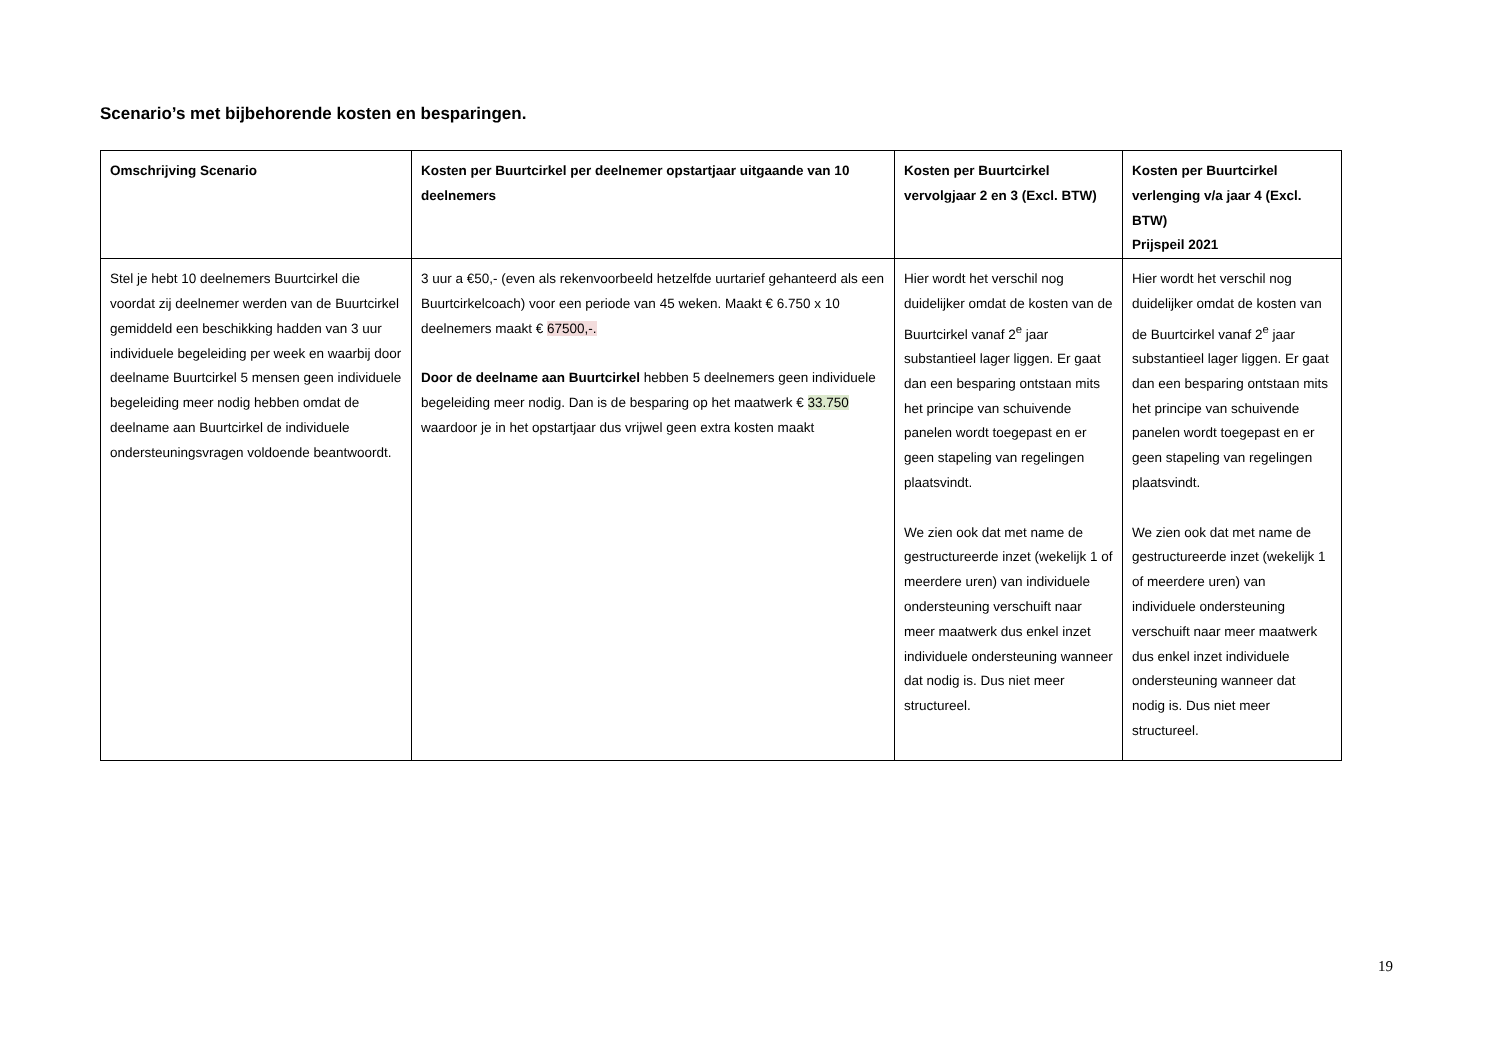Scenario’s met bijbehorende kosten en besparingen.
| Omschrijving Scenario | Kosten per Buurtcirkel per deelnemer opstartjaar uitgaande van 10 deelnemers | Kosten per Buurtcirkel vervolgjaar 2 en 3 (Excl. BTW) | Kosten per Buurtcirkel verlenging v/a jaar 4 (Excl. BTW) Prijspeil 2021 |
| --- | --- | --- | --- |
| Stel je hebt 10 deelnemers Buurtcirkel die voordat zij deelnemer werden van de Buurtcirkel gemiddeld een beschikking hadden van 3 uur individuele begeleiding per week en waarbij door deelname Buurtcirkel 5 mensen geen individuele begeleiding meer nodig hebben omdat de deelname aan Buurtcirkel de individuele ondersteuningsvragen voldoende beantwoordt. | 3 uur a €50,- (even als rekenvoorbeeld hetzelfde uurtarief gehanteerd als een Buurtcirkelcoach) voor een periode van 45 weken. Maakt € 6.750 x 10 deelnemers maakt € 67500,-. Door de deelname aan Buurtcirkel hebben 5 deelnemers geen individuele begeleiding meer nodig. Dan is de besparing op het maatwerk € 33.750 waardoor je in het opstartjaar dus vrijwel geen extra kosten maakt | Hier wordt het verschil nog duidelijker omdat de kosten van de Buurtcirkel vanaf 2<sup>e</sup> jaar substantieel lager liggen. Er gaat dan een besparing ontstaan mits het principe van schuivende panelen wordt toegepast en er geen stapeling van regelingen plaatsvindt. We zien ook dat met name de gestructureerde inzet (wekelijk 1 of meerdere uren) van individuele ondersteuning verschuift naar meer maatwerk dus enkel inzet individuele ondersteuning wanneer dat nodig is. Dus niet meer structureel. | Hier wordt het verschil nog duidelijker omdat de kosten van de Buurtcirkel vanaf 2<sup>e</sup> jaar substantieel lager liggen. Er gaat dan een besparing ontstaan mits het principe van schuivende panelen wordt toegepast en er geen stapeling van regelingen plaatsvindt. We zien ook dat met name de gestructureerde inzet (wekelijk 1 of meerdere uren) van individuele ondersteuning verschuift naar meer maatwerk dus enkel inzet individuele ondersteuning wanneer dat nodig is. Dus niet meer structureel. |
19